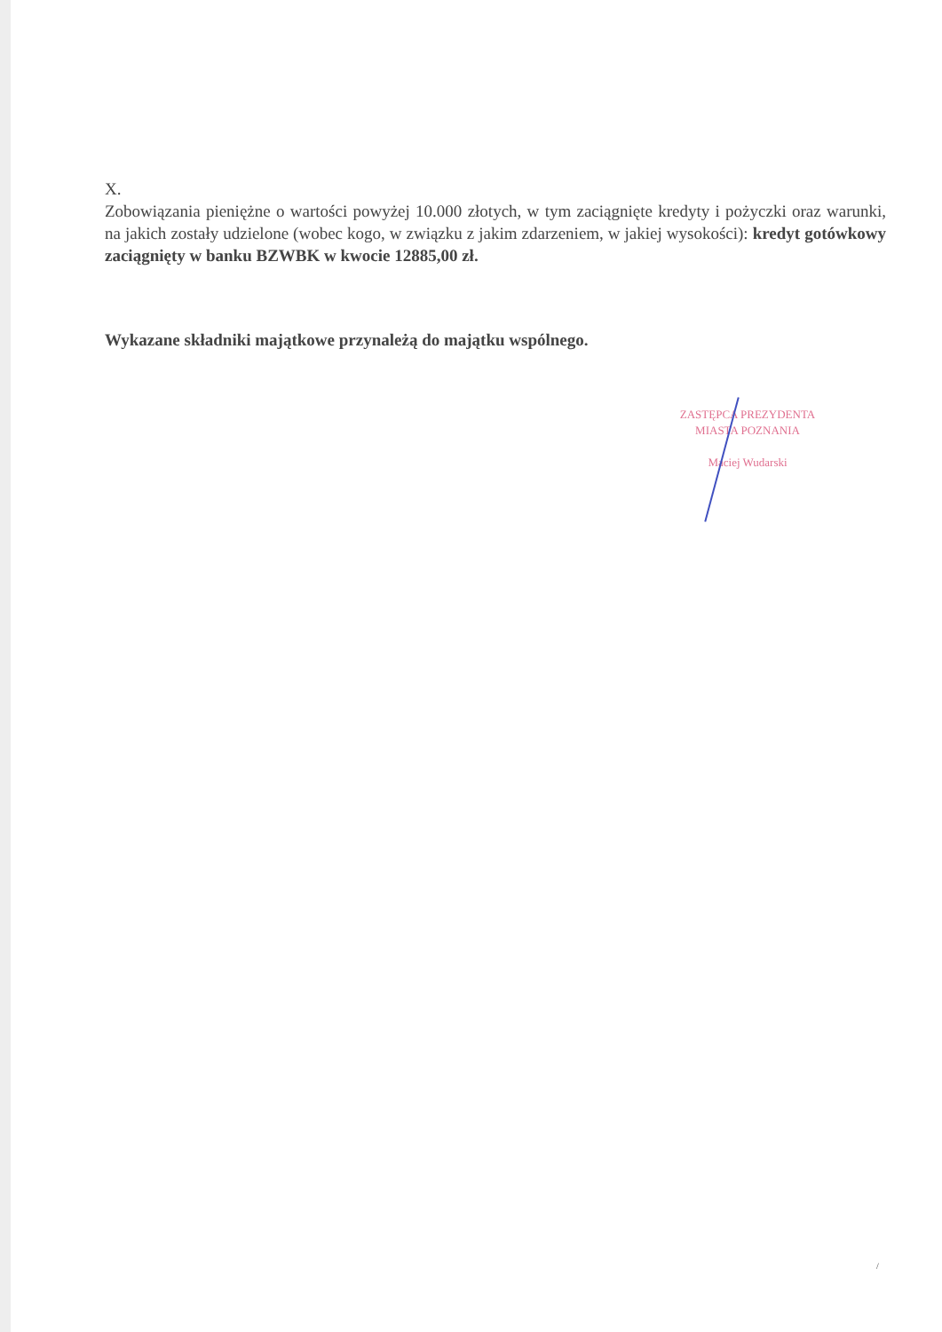X.
Zobowiązania pieniężne o wartości powyżej 10.000 złotych, w tym zaciągnięte kredyty i pożyczki oraz warunki, na jakich zostały udzielone (wobec kogo, w związku z jakim zdarzeniem, w jakiej wysokości): kredyt gotówkowy zaciągnięty w banku BZWBK w kwocie 12885,00 zł.
Wykazane składniki majątkowe przynależą do majątku wspólnego.
ZASTĘPCA PREZYDENTA
MIASTA POZNANIA
Maciej Wudarski
/